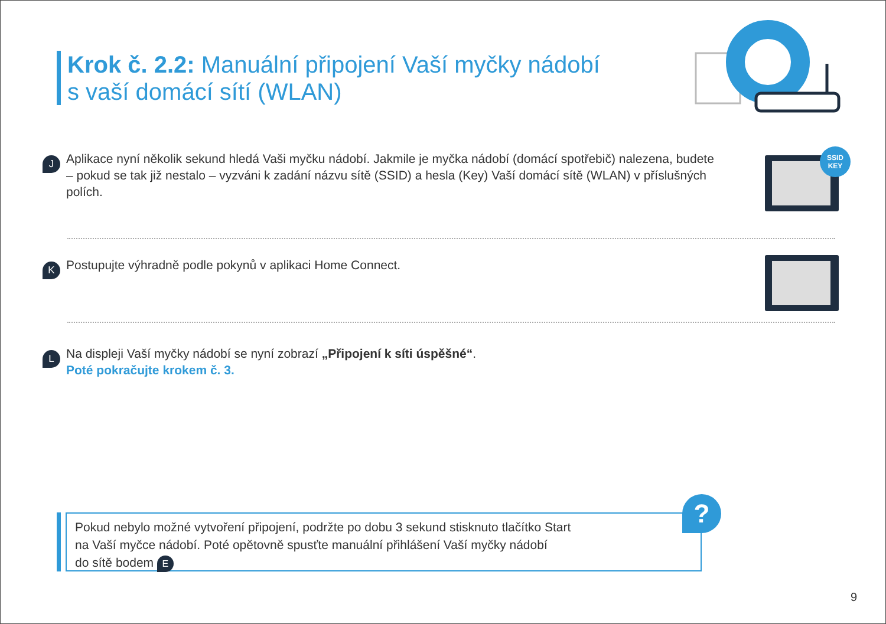Krok č. 2.2: Manuální připojení Vaší myčky nádobí
s vaší domácí sítí (WLAN)
J Aplikace nyní několik sekund hledá Vaši myčku nádobí. Jakmile je myčka nádobí (domácí spotřebič) nalezena, budete – pokud se tak již nestalo – vyzváni k zadání názvu sítě (SSID) a hesla (Key) Vaší domácí sítě (WLAN) v příslušných polích.
SSID
KEY
K Postupujte výhradně podle pokynů v aplikaci Home Connect.
L Na displeji Vaší myčky nádobí se nyní zobrazí „Připojení k síti úspěšné“.
Poté pokračujte krokem č. 3.
Pokud nebylo možné vytvoření připojení, podržte po dobu 3 sekund stisknuto tlačítko Start
na Vaší myčce nádobí. Poté opětovně spusťte manuální přihlášení Vaší myčky nádobí
do sítě bodem E
?
9